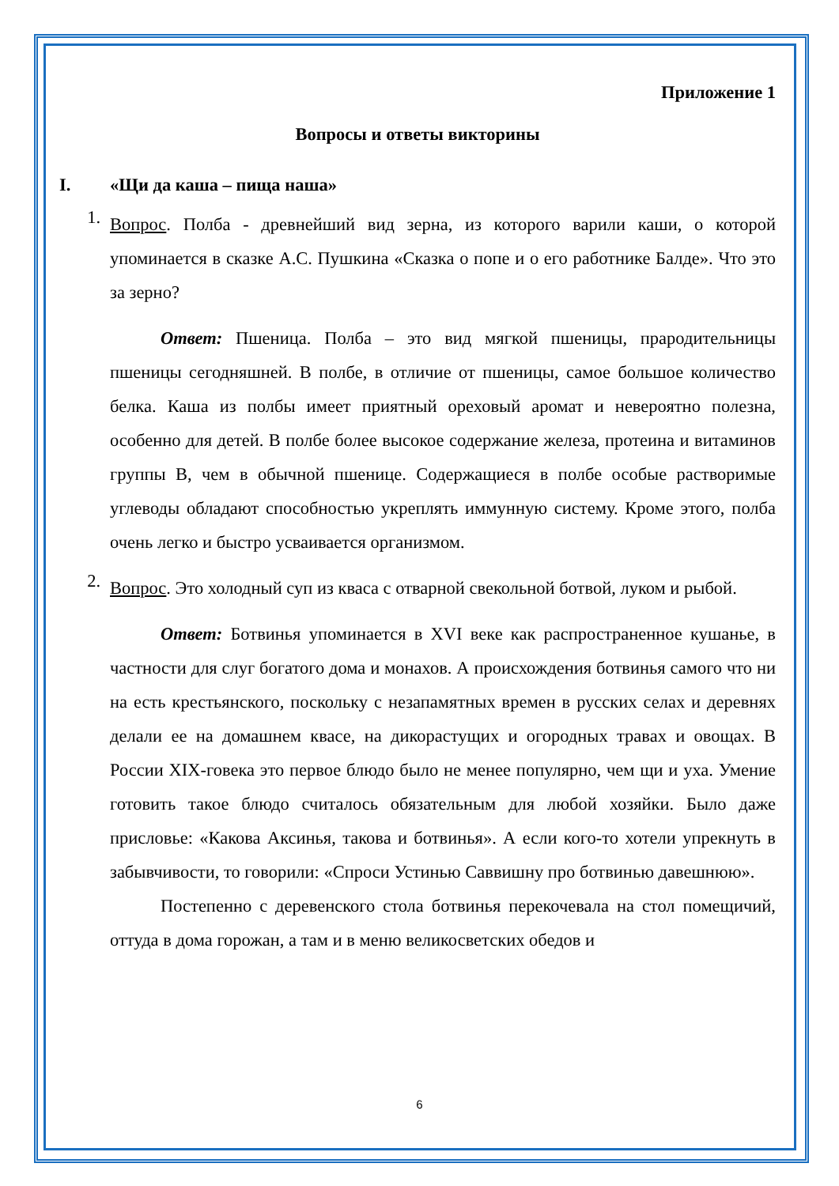Приложение 1
Вопросы и ответы викторины
I. «Щи да каша – пища наша»
1.
Вопрос. Полба - древнейший вид зерна, из которого варили каши, о которой упоминается в сказке А.С. Пушкина «Сказка о попе и о его работнике Балде». Что это за зерно?
Ответ: Пшеница. Полба – это вид мягкой пшеницы, прародительницы пшеницы сегодняшней. В полбе, в отличие от пшеницы, самое большое количество белка. Каша из полбы имеет приятный ореховый аромат и невероятно полезна, особенно для детей. В полбе более высокое содержание железа, протеина и витаминов группы В, чем в обычной пшенице. Содержащиеся в полбе особые растворимые углеводы обладают способностью укреплять иммунную систему. Кроме этого, полба очень легко и быстро усваивается организмом.
2.
Вопрос. Это холодный суп из кваса с отварной свекольной ботвой, луком и рыбой.
Ответ: Ботвинья упоминается в XVI веке как распространенное кушанье, в частности для слуг богатого дома и монахов. А происхождения ботвинья самого что ни на есть крестьянского, поскольку с незапамятных времен в русских селах и деревнях делали ее на домашнем квасе, на дикорастущих и огородных травах и овощах. В России XIX-говека это первое блюдо было не менее популярно, чем щи и уха. Умение готовить такое блюдо считалось обязательным для любой хозяйки. Было даже присловье: «Какова Аксинья, такова и ботвинья». А если кого-то хотели упрекнуть в забывчивости, то говорили: «Спроси Устинью Саввишну про ботвинью давешнюю».
Постепенно с деревенского стола ботвинья перекочевала на стол помещичий, оттуда в дома горожан, а там и в меню великосветских обедов и
6